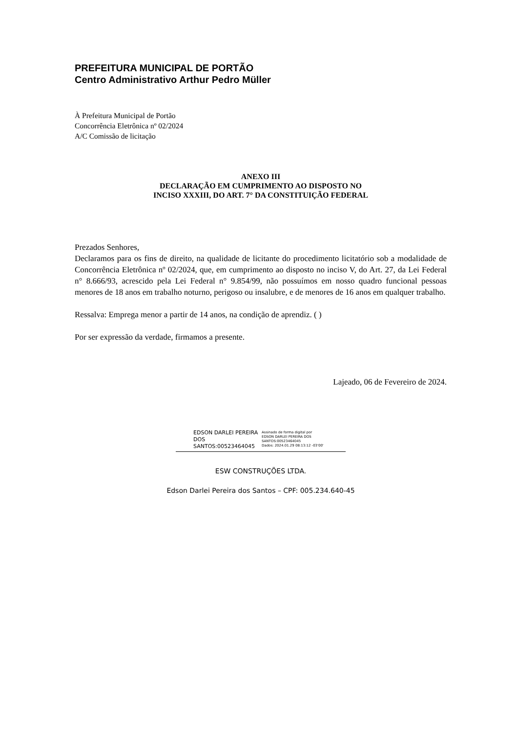PREFEITURA MUNICIPAL DE PORTÃO
Centro Administrativo Arthur Pedro Müller
À Prefeitura Municipal de Portão
Concorrência Eletrônica nº 02/2024
A/C Comissão de licitação
ANEXO III
DECLARAÇÃO EM CUMPRIMENTO AO DISPOSTO NO
INCISO XXXIII, DO ART. 7° DA CONSTITUIÇÃO FEDERAL
Prezados Senhores,
Declaramos para os fins de direito, na qualidade de licitante do procedimento licitatório sob a modalidade de Concorrência Eletrônica nº 02/2024, que, em cumprimento ao disposto no inciso V, do Art. 27, da Lei Federal n° 8.666/93, acrescido pela Lei Federal n° 9.854/99, não possuímos em nosso quadro funcional pessoas menores de 18 anos em trabalho noturno, perigoso ou insalubre, e de menores de 16 anos em qualquer trabalho.
Ressalva: Emprega menor a partir de 14 anos, na condição de aprendiz. ( )
Por ser expressão da verdade, firmamos a presente.
Lajeado, 06 de Fevereiro de 2024.
EDSON DARLEI PEREIRA DOS SANTOS:00523464045
Assinado de forma digital por
EDSON DARLEI PEREIRA DOS
SANTOS:00523464045
Dados: 2024.01.29 08:13:12 -03'00'
ESW CONSTRUÇÕES LTDA.
Edson Darlei Pereira dos Santos – CPF: 005.234.640-45